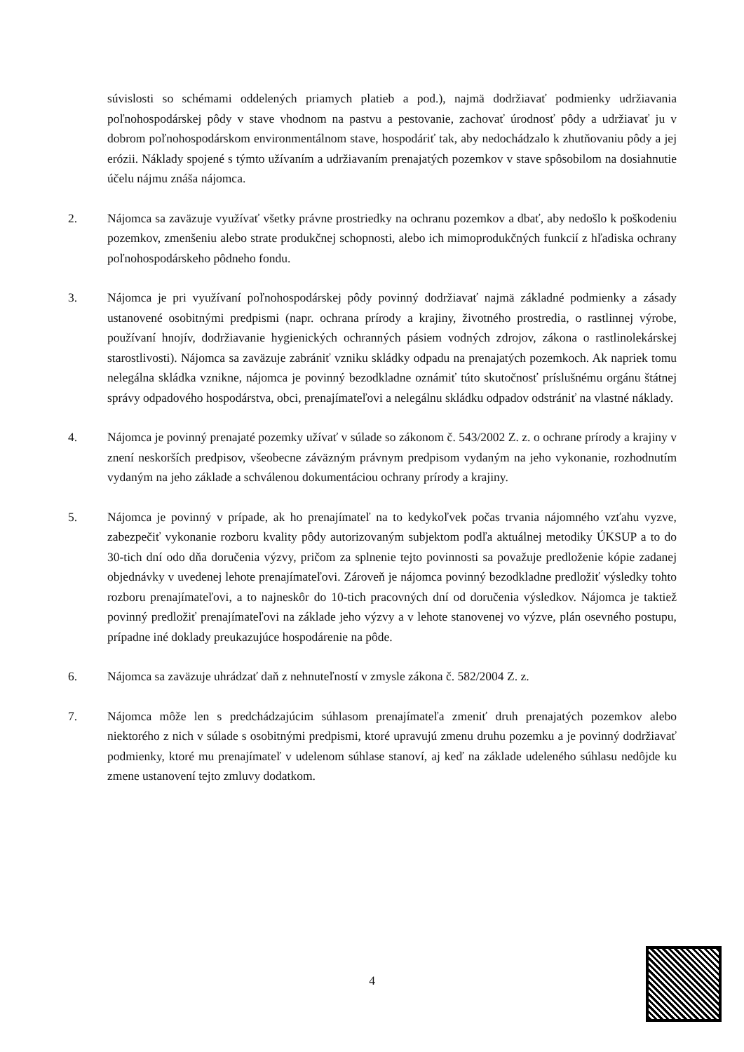súvislosti so schémami oddelených priamych platieb a pod.), najmä dodržiavať podmienky udržiavania poľnohospodárskej pôdy v stave vhodnom na pastvu a pestovanie, zachovať úrodnosť pôdy a udržiavať ju v dobrom poľnohospodárskom environmentálnom stave, hospodáriť tak, aby nedochádzalo k zhutňovaniu pôdy a jej erózii. Náklady spojené s týmto užívaním a udržiavaním prenajatých pozemkov v stave spôsobilom na dosiahnutie účelu nájmu znáša nájomca.
2. Nájomca sa zaväzuje využívať všetky právne prostriedky na ochranu pozemkov a dbať, aby nedošlo k poškodeniu pozemkov, zmenšeniu alebo strate produkčnej schopnosti, alebo ich mimoprodukčných funkcií z hľadiska ochrany poľnohospodárskeho pôdneho fondu.
3. Nájomca je pri využívaní poľnohospodárskej pôdy povinný dodržiavať najmä základné podmienky a zásady ustanovené osobitnými predpismi (napr. ochrana prírody a krajiny, životného prostredia, o rastlinnej výrobe, používaní hnojív, dodržiavanie hygienických ochranných pásiem vodných zdrojov, zákona o rastlinolekárskej starostlivosti). Nájomca sa zaväzuje zabrániť vzniku skládky odpadu na prenajatých pozemkoch. Ak napriek tomu nelegálna skládka vznikne, nájomca je povinný bezodkladne oznámiť túto skutočnosť príslušnému orgánu štátnej správy odpadového hospodárstva, obci, prenajímateľovi a nelegálnu skládku odpadov odstrániť na vlastné náklady.
4. Nájomca je povinný prenajaté pozemky užívať v súlade so zákonom č. 543/2002 Z. z. o ochrane prírody a krajiny v znení neskorších predpisov, všeobecne záväzným právnym predpisom vydaným na jeho vykonanie, rozhodnutím vydaným na jeho základe a schválenou dokumentáciou ochrany prírody a krajiny.
5. Nájomca je povinný v prípade, ak ho prenajímateľ na to kedykoľvek počas trvania nájomného vzťahu vyzve, zabezpečiť vykonanie rozboru kvality pôdy autorizovaným subjektom podľa aktuálnej metodiky ÚKSUP a to do 30-tich dní odo dňa doručenia výzvy, pričom za splnenie tejto povinnosti sa považuje predloženie kópie zadanej objednávky v uvedenej lehote prenajímateľovi. Zároveň je nájomca povinný bezodkladne predložiť výsledky tohto rozboru prenajímateľovi, a to najneskôr do 10-tich pracovných dní od doručenia výsledkov. Nájomca je taktiež povinný predložiť prenajímateľovi na základe jeho výzvy a v lehote stanovenej vo výzve, plán osevného postupu, prípadne iné doklady preukazujúce hospodárenie na pôde.
6. Nájomca sa zaväzuje uhrádzať daň z nehnuteľností v zmysle zákona č. 582/2004 Z. z.
7. Nájomca môže len s predchádzajúcim súhlasom prenajímateľa zmeniť druh prenajatých pozemkov alebo niektorého z nich v súlade s osobitnými predpismi, ktoré upravujú zmenu druhu pozemku a je povinný dodržiavať podmienky, ktoré mu prenajímateľ v udelenom súhlase stanoví, aj keď na základe udeleného súhlasu nedôjde ku zmene ustanovení tejto zmluvy dodatkom.
4